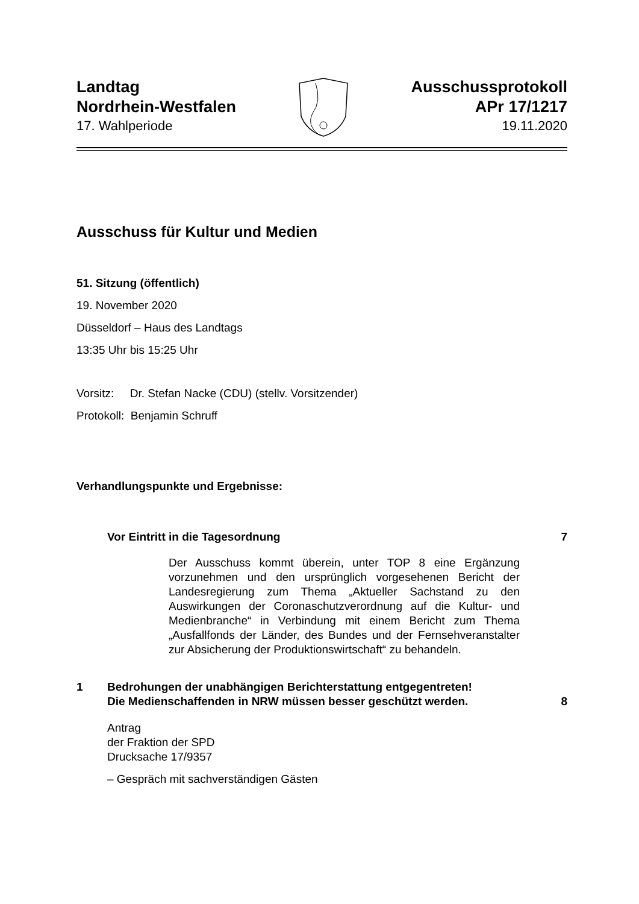Landtag
Nordrhein-Westfalen
17. Wahlperiode
Ausschussprotokoll
APr 17/1217
19.11.2020
Ausschuss für Kultur und Medien
51. Sitzung (öffentlich)
19. November 2020
Düsseldorf – Haus des Landtags
13:35 Uhr bis 15:25 Uhr
Vorsitz: Dr. Stefan Nacke (CDU) (stellv. Vorsitzender)
Protokoll: Benjamin Schruff
Verhandlungspunkte und Ergebnisse:
Vor Eintritt in die Tagesordnung 7
Der Ausschuss kommt überein, unter TOP 8 eine Ergänzung vorzunehmen und den ursprünglich vorgesehenen Bericht der Landesregierung zum Thema „Aktueller Sachstand zu den Auswirkungen der Coronaschutzverordnung auf die Kultur- und Medienbranche“ in Verbindung mit einem Bericht zum Thema „Ausfallfonds der Länder, des Bundes und der Fernsehveranstalter zur Absicherung der Produktionswirtschaft“ zu behandeln.
1 Bedrohungen der unabhängigen Berichterstattung entgegentreten!
Die Medienschaffenden in NRW müssen besser geschützt werden. 8
Antrag
der Fraktion der SPD
Drucksache 17/9357
– Gespräch mit sachverständigen Gästen